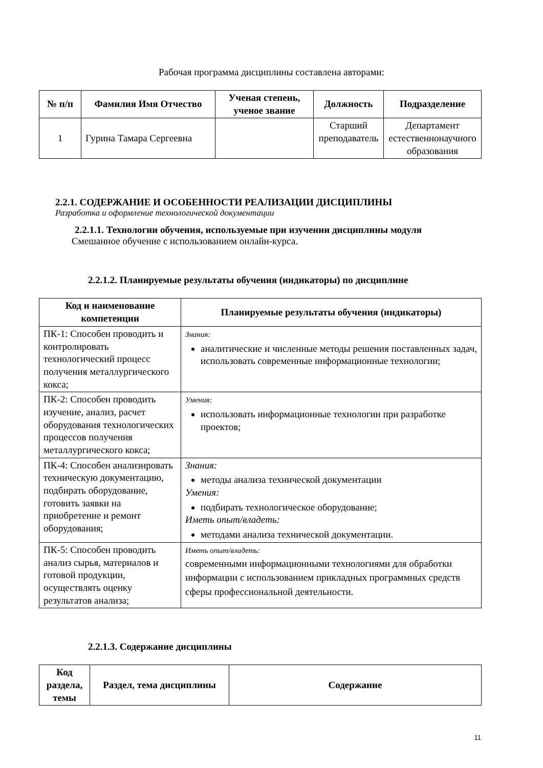Рабочая программа дисциплины составлена авторами:
| № п/п | Фамилия Имя Отчество | Ученая степень, ученое звание | Должность | Подразделение |
| --- | --- | --- | --- | --- |
| 1 | Гурина Тамара Сергеевна | | Старший преподаватель | Департамент естественнонаучного образования |
2.2.1. СОДЕРЖАНИЕ И ОСОБЕННОСТИ РЕАЛИЗАЦИИ ДИСЦИПЛИНЫ
Разработка и оформление технологической документации
2.2.1.1. Технологии обучения, используемые при изучении дисциплины модуля
Смешанное обучение с использованием онлайн-курса.
2.2.1.2. Планируемые результаты обучения (индикаторы) по дисциплине
| Код и наименование компетенции | Планируемые результаты обучения (индикаторы) |
| --- | --- |
| ПК-1: Способен проводить и контролировать технологический процесс получения металлургического кокса; | Знания: аналитические и численные методы решения поставленных задач, использовать современные информационные технологии; |
| ПК-2: Способен проводить изучение, анализ, расчет оборудования технологических процессов получения металлургического кокса; | Умения: использовать информационные технологии при разработке проектов; |
| ПК-4: Способен анализировать техническую документацию, подбирать оборудование, готовить заявки на приобретение и ремонт оборудования; | Знания: методы анализа технической документации Умения: подбирать технологическое оборудование; Иметь опыт/владеть: методами анализа технической документации. |
| ПК-5: Способен проводить анализ сырья, материалов и готовой продукции, осуществлять оценку результатов анализа; | Иметь опыт/владеть: современными информационными технологиями для обработки информации с использованием прикладных программных средств сферы профессиональной деятельности. |
2.2.1.3. Содержание дисциплины
| Код раздела, темы | Раздел, тема дисциплины | Содержание |
| --- | --- | --- |
11